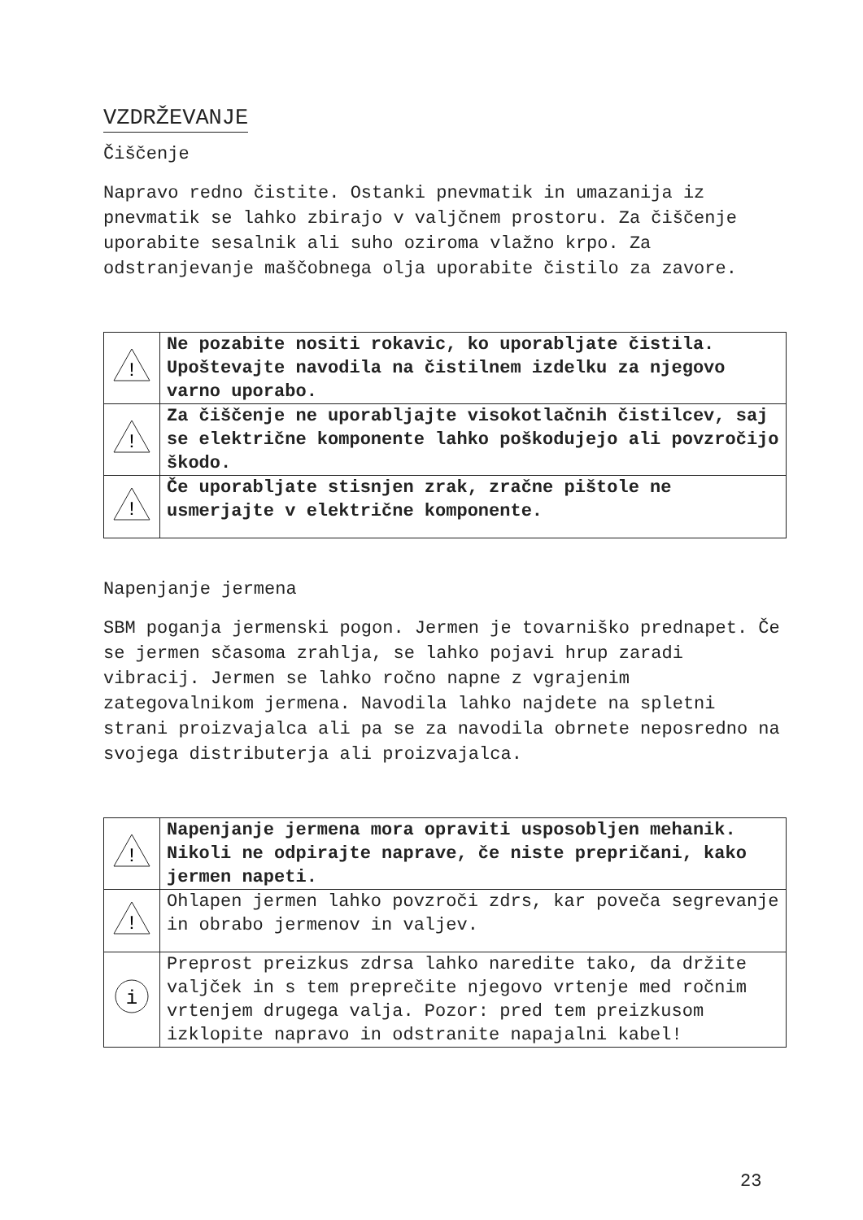VZDRŽEVANJE
Čiščenje
Napravo redno čistite. Ostanki pnevmatik in umazanija iz pnevmatik se lahko zbirajo v valjčnem prostoru. Za čiščenje uporabite sesalnik ali suho oziroma vlažno krpo. Za odstranjevanje maščobnega olja uporabite čistilo za zavore.
| ! | Ne pozabite nositi rokavic, ko uporabljate čistila. Upoštevajte navodila na čistilnem izdelku za njegovo varno uporabo. |
| ! | Za čiščenje ne uporabljajte visokotlačnih čistilcev, saj se električne komponente lahko poškodujejo ali povzročijo škodo. |
| ! | Če uporabljate stisnjen zrak, zračne pištole ne usmerjajte v električne komponente. |
Napenjanje jermena
SBM poganja jermenski pogon. Jermen je tovarniško prednapet. Če se jermen sčasoma zrahlja, se lahko pojavi hrup zaradi vibracij. Jermen se lahko ročno napne z vgrajenim zategovalnikom jermena. Navodila lahko najdete na spletni strani proizvajalca ali pa se za navodila obrnete neposredno na svojega distributerja ali proizvajalca.
| ! | Napenjanje jermena mora opraviti usposobljen mehanik. Nikoli ne odpirajte naprave, če niste prepričani, kako jermen napeti. |
| ! | Ohlapen jermen lahko povzroči zdrs, kar poveča segrevanje in obrabo jermenov in valjev. |
| i | Preprost preizkus zdrsa lahko naredite tako, da držite valjček in s tem preprečite njegovo vrtenje med ročnim vrtenjem drugega valja. Pozor: pred tem preizkusom izklopite napravo in odstranite napajalni kabel! |
23